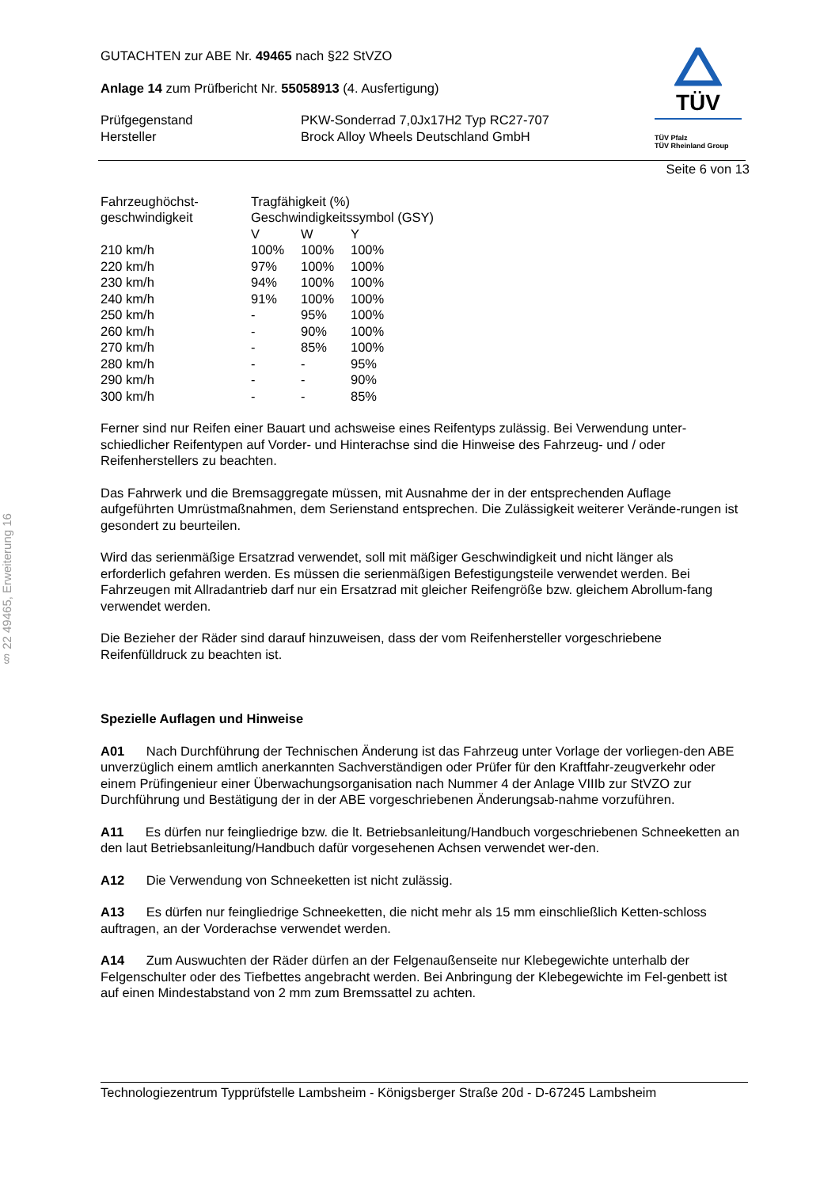§ 22 49465, Erweiterung 16
TÜV
TÜV Pfalz
TÜV Rheinland Group
GUTACHTEN zur ABE Nr. 49465 nach §22 StVZO
Anlage 14 zum Prüfbericht Nr. 55058913 (4. Ausfertigung)
| Prüfgegenstand | PKW-Sonderrad 7,0Jx17H2 Typ RC27-707 |
| Hersteller | Brock Alloy Wheels Deutschland GmbH |
Seite 6 von 13
| Fahrzeughöchst- geschwindigkeit | Tragfähigkeit (%) Geschwindigkeitssymbol (GSY) | | |
| | V | W | Y |
| 210 km/h | 100% | 100% | 100% |
| 220 km/h | 97% | 100% | 100% |
| 230 km/h | 94% | 100% | 100% |
| 240 km/h | 91% | 100% | 100% |
| 250 km/h | - | 95% | 100% |
| 260 km/h | - | 90% | 100% |
| 270 km/h | - | 85% | 100% |
| 280 km/h | - | - | 95% |
| 290 km/h | - | - | 90% |
| 300 km/h | - | - | 85% |
Ferner sind nur Reifen einer Bauart und achsweise eines Reifentyps zulässig. Bei Verwendung unter-schiedlicher Reifentypen auf Vorder- und Hinterachse sind die Hinweise des Fahrzeug- und / oder Reifenherstellers zu beachten.
Das Fahrwerk und die Bremsaggregate müssen, mit Ausnahme der in der entsprechenden Auflage aufgeführten Umrüstmaßnahmen, dem Serienstand entsprechen. Die Zulässigkeit weiterer Verände-rungen ist gesondert zu beurteilen.
Wird das serienmäßige Ersatzrad verwendet, soll mit mäßiger Geschwindigkeit und nicht länger als erforderlich gefahren werden. Es müssen die serienmäßigen Befestigungsteile verwendet werden. Bei Fahrzeugen mit Allradantrieb darf nur ein Ersatzrad mit gleicher Reifengröße bzw. gleichem Abrollum-fang verwendet werden.
Die Bezieher der Räder sind darauf hinzuweisen, dass der vom Reifenhersteller vorgeschriebene Reifenfülldruck zu beachten ist.
Spezielle Auflagen und Hinweise
A01 Nach Durchführung der Technischen Änderung ist das Fahrzeug unter Vorlage der vorliegen-den ABE unverzüglich einem amtlich anerkannten Sachverständigen oder Prüfer für den Kraftfahr-zeugverkehr oder einem Prüfingenieur einer Überwachungsorganisation nach Nummer 4 der Anlage VIIIb zur StVZO zur Durchführung und Bestätigung der in der ABE vorgeschriebenen Änderungsab-nahme vorzuführen.
A11 Es dürfen nur feingliedrige bzw. die lt. Betriebsanleitung/Handbuch vorgeschriebenen Schneeketten an den laut Betriebsanleitung/Handbuch dafür vorgesehenen Achsen verwendet wer-den.
A12 Die Verwendung von Schneeketten ist nicht zulässig.
A13 Es dürfen nur feingliedrige Schneeketten, die nicht mehr als 15 mm einschließlich Ketten-schloss auftragen, an der Vorderachse verwendet werden.
A14 Zum Auswuchten der Räder dürfen an der Felgenaußenseite nur Klebegewichte unterhalb der Felgenschulter oder des Tiefbettes angebracht werden. Bei Anbringung der Klebegewichte im Fel-genbett ist auf einen Mindestabstand von 2 mm zum Bremssattel zu achten.
Technologiezentrum Typprüfstelle Lambsheim - Königsberger Straße 20d - D-67245 Lambsheim